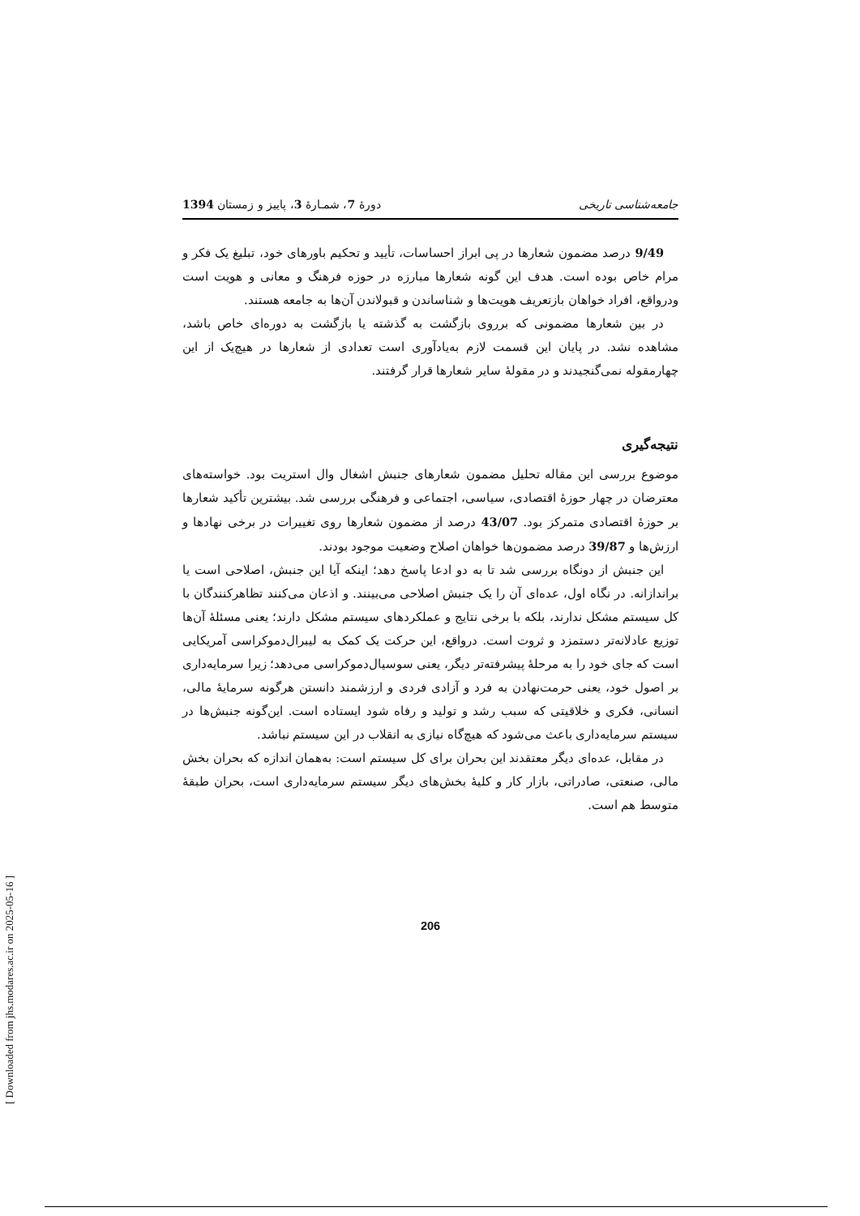جامعه‌شناسی تاریخی دورهٔ 7، شمـارهٔ 3، پاییز و زمستان 1394
9/49 درصد مضمون شعارها در پی ابراز احساسات، تأیید و تحکیم باورهای خود، تبلیغ یک فکر و مرام خاص بوده است. هدف این گونه شعارها مبارزه در حوزه فرهنگ و معانی و هویت است ودرواقع، افراد خواهان بازتعریف هویت‌ها و شناساندن و قبولاندن آن‌ها به جامعه هستند.
در بین شعارها مضمونی که برروی بازگشت به گذشته یا بازگشت به دوره‌ای خاص باشد، مشاهده نشد. در پایان این قسمت لازم به‌یادآوری است تعدادی از شعارها در هیچ‌یک از این چهارمقوله نمی‌گنجیدند و در مقولهٔ سایر شعارها قرار گرفتند.
نتیجه‌گیری
موضوع بررسی این مقاله تحلیل مضمون شعارهای جنبش اشغال وال استریت بود. خواسته‌های معترضان در چهار حوزهٔ اقتصادی، سیاسی، اجتماعی و فرهنگی بررسی شد. بیشترین تأکید شعارها بر حوزهٔ اقتصادی متمرکز بود. 43/07 درصد از مضمون شعارها روی تغییرات در برخی نهادها و ارزش‌ها و 39/87 درصد مضمون‌ها خواهان اصلاح وضعیت موجود بودند.
این جنبش از دونگاه بررسی شد تا به دو ادعا پاسخ دهد؛ اینکه آیا این جنبش، اصلاحی است یا براندازانه. در نگاه اول، عده‌ای آن را یک جنبش اصلاحی می‌بینند. و اذعان می‌کنند تظاهرکنندگان با کل سیستم مشکل ندارند، بلکه با برخی نتایج و عملکردهای سیستم مشکل دارند؛ یعنی مسئلهٔ آن‌ها توزیع عادلانه‌تر دستمزد و ثروت است. درواقع، این حرکت یک کمک به لیبرال‌دموکراسی آمریکایی است که جای خود را به مرحلهٔ پیشرفته‌تر دیگر، یعنی سوسیال‌دموکراسی می‌دهد؛ زیرا سرمایه‌داری بر اصول خود، یعنی حرمت‌نهادن به فرد و آزادی فردی و ارزشمند دانستن هرگونه سرمایهٔ مالی، انسانی، فکری و خلاقیتی که سبب رشد و تولید و رفاه شود ایستاده است. این‌گونه جنبش‌ها در سیستم سرمایه‌داری باعث می‌شود که هیچ‌گاه نیازی به انقلاب در این سیستم نباشد.
در مقابل، عده‌ای دیگر معتقدند این بحران برای کل سیستم است: به‌همان اندازه که بحران بخش مالی، صنعتی، صادراتی، بازار کار و کلیهٔ بخش‌های دیگر سیستم سرمایه‌داری است، بحران طبقهٔ متوسط هم است.
206
[ Downloaded from jhs.modares.ac.ir on 2025-05-16 ]